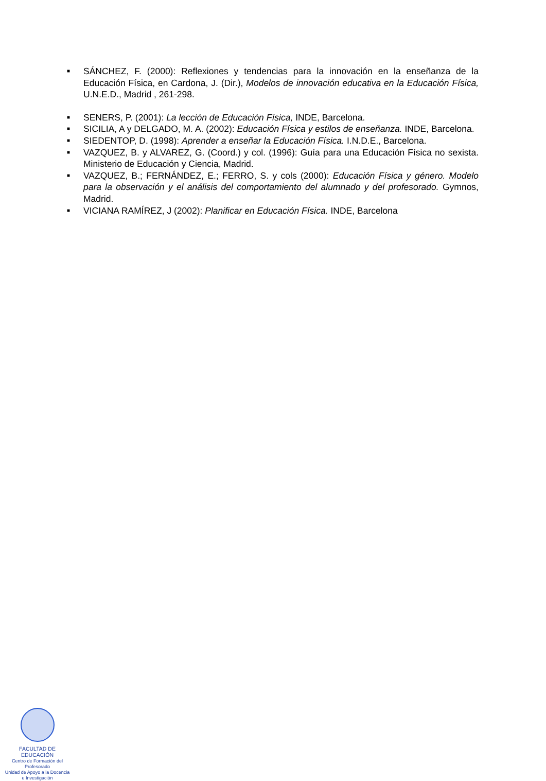■ SÁNCHEZ, F. (2000): Reflexiones y tendencias para la innovación en la enseñanza de la Educación Física, en Cardona, J. (Dir.), Modelos de innovación educativa en la Educación Física, U.N.E.D., Madrid , 261-298.
■ SENERS, P. (2001): La lección de Educación Física, INDE, Barcelona.
■ SICILIA, A y DELGADO, M. A. (2002): Educación Física y estilos de enseñanza. INDE, Barcelona.
■ SIEDENTOP, D. (1998): Aprender a enseñar la Educación Física. I.N.D.E., Barcelona.
■ VAZQUEZ, B. y ALVAREZ, G. (Coord.) y col. (1996): Guía para una Educación Física no sexista. Ministerio de Educación y Ciencia, Madrid.
■ VAZQUEZ, B.; FERNÁNDEZ, E.; FERRO, S. y cols (2000): Educación Física y género. Modelo para la observación y el análisis del comportamiento del alumnado y del profesorado. Gymnos, Madrid.
■ VICIANA RAMÍREZ, J (2002): Planificar en Educación Física. INDE, Barcelona
FACULTAD DE EDUCACIÓN
Centro de Formación del Profesorado
Unidad de Apoyo a la Docencia
e Investigación